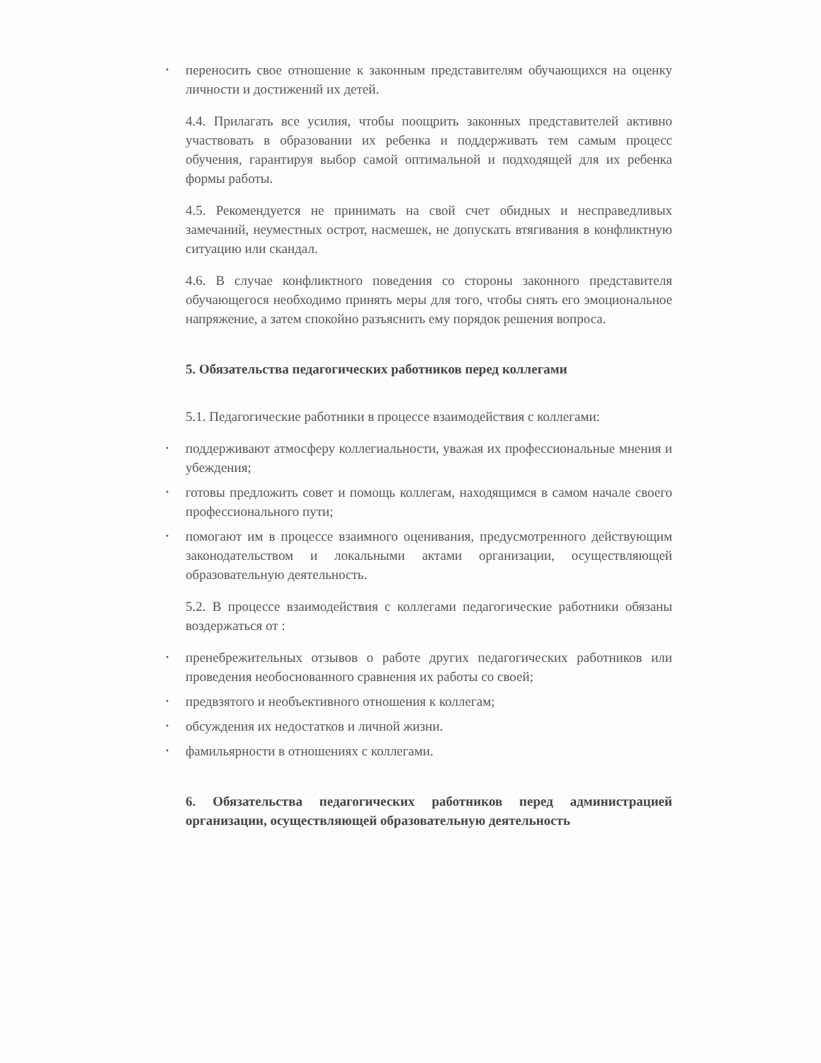• переносить свое отношение к законным представителям обучающихся на оценку личности и достижений их детей.
4.4. Прилагать все усилия, чтобы поощрить законных представителей активно участвовать в образовании их ребенка и поддерживать тем самым процесс обучения, гарантируя выбор самой оптимальной и подходящей для их ребенка формы работы.
4.5. Рекомендуется не принимать на свой счет обидных и несправедливых замечаний, неуместных острот, насмешек, не допускать втягивания в конфликтную ситуацию или скандал.
4.6. В случае конфликтного поведения со стороны законного представителя обучающегося необходимо принять меры для того, чтобы снять его эмоциональное напряжение, а затем спокойно разъяснить ему порядок решения вопроса.
5. Обязательства педагогических работников перед коллегами
5.1. Педагогические работники в процессе взаимодействия с коллегами:
• поддерживают атмосферу коллегиальности, уважая их профессиональные мнения и убеждения;
• готовы предложить совет и помощь коллегам, находящимся в самом начале своего профессионального пути;
• помогают им в процессе взаимного оценивания, предусмотренного действующим законодательством и локальными актами организации, осуществляющей образовательную деятельность.
5.2. В процессе взаимодействия с коллегами педагогические работники обязаны воздержаться от :
• пренебрежительных отзывов о работе других педагогических работников или проведения необоснованного сравнения их работы со своей;
• предвзятого и необъективного отношения к коллегам;
• обсуждения их недостатков и личной жизни.
• фамильярности в отношениях с коллегами.
6. Обязательства педагогических работников перед администрацией организации, осуществляющей образовательную деятельность